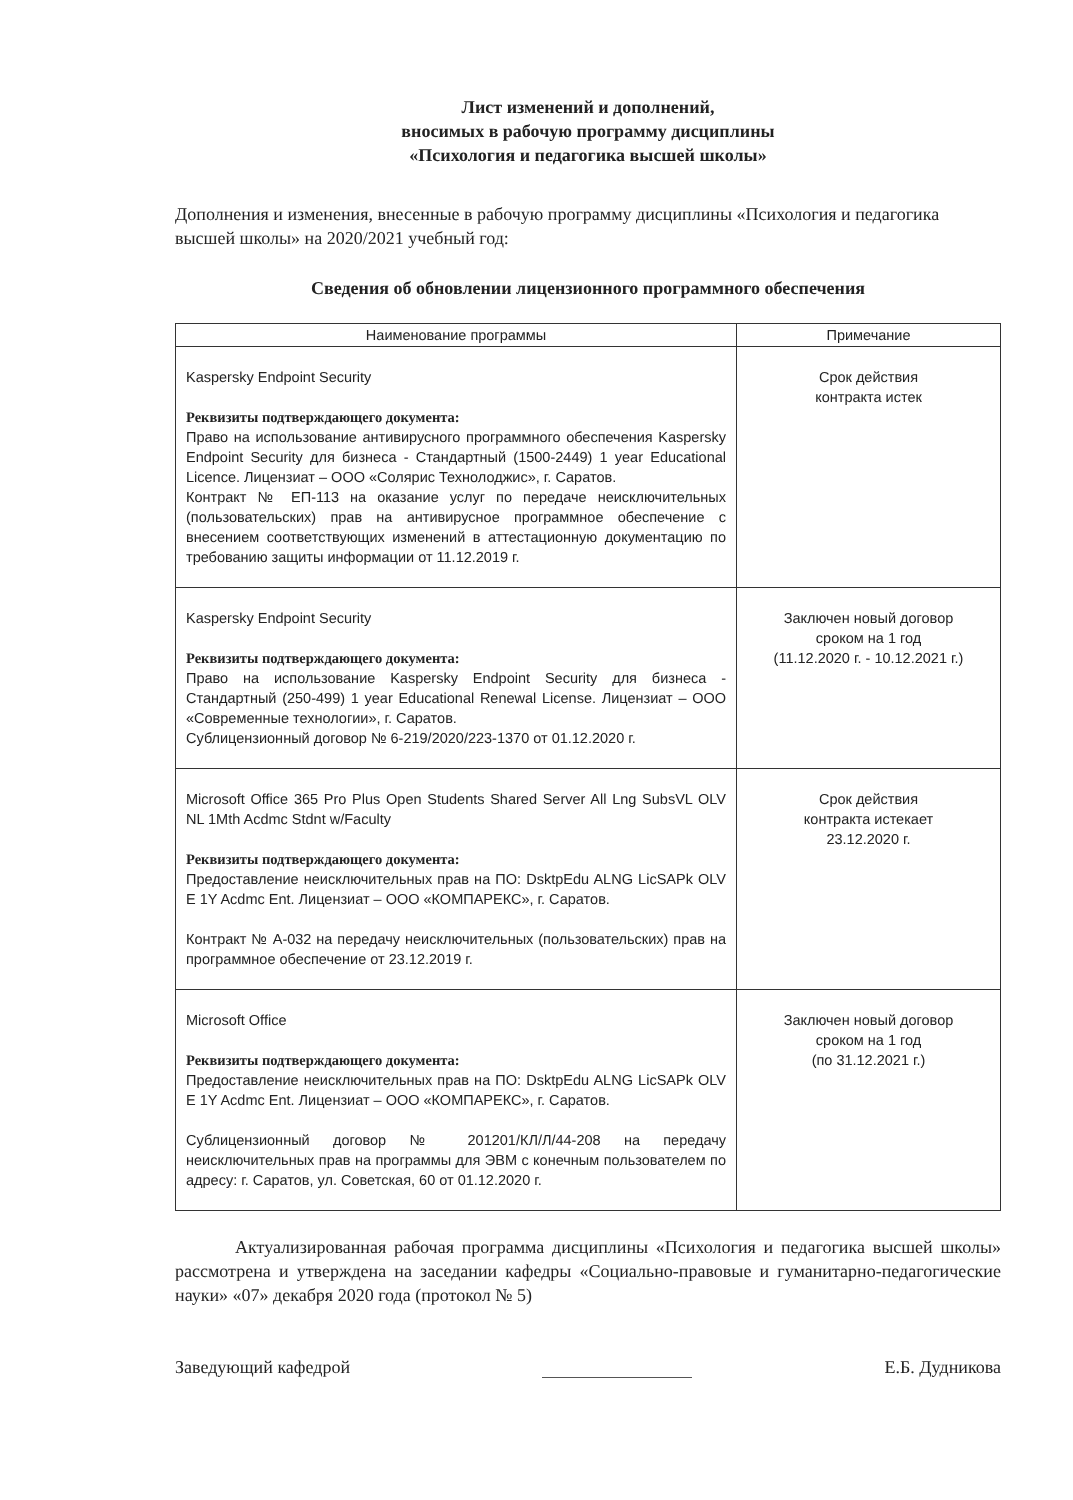Лист изменений и дополнений,
вносимых в рабочую программу дисциплины
«Психология и педагогика высшей школы»
Дополнения и изменения, внесенные в рабочую программу дисциплины «Психология и педагогика высшей школы» на 2020/2021 учебный год:
Сведения об обновлении лицензионного программного обеспечения
| Наименование программы | Примечание |
| --- | --- |
| Kaspersky Endpoint Security Реквизиты подтверждающего документа: Право на использование антивирусного программного обеспечения Kaspersky Endpoint Security для бизнеса - Стандартный (1500-2449) 1 year Educational Licence. Лицензиат – ООО «Солярис Технолоджис», г. Саратов. Контракт № ЕП-113 на оказание услуг по передаче неисключительных (пользовательских) прав на антивирусное программное обеспечение с внесением соответствующих изменений в аттестационную документацию по требованию защиты информации от 11.12.2019 г. | Срок действия контракта истек |
| Kaspersky Endpoint Security Реквизиты подтверждающего документа: Право на использование Kaspersky Endpoint Security для бизнеса - Стандартный (250-499) 1 year Educational Renewal License. Лицензиат – ООО «Современные технологии», г. Саратов. Сублицензионный договор № 6-219/2020/223-1370 от 01.12.2020 г. | Заключен новый договор сроком на 1 год (11.12.2020 г. - 10.12.2021 г.) |
| Microsoft Office 365 Pro Plus Open Students Shared Server All Lng SubsVL OLV NL 1Mth Acdmc Stdnt w/Faculty Реквизиты подтверждающего документа: Предоставление неисключительных прав на ПО: DsktpEdu ALNG LicSAPk OLV E 1Y Acdmc Ent. Лицензиат – ООО «КОМПАРЕКС», г. Саратов. Контракт № А-032 на передачу неисключительных (пользовательских) прав на программное обеспечение от 23.12.2019 г. | Срок действия контракта истекает 23.12.2020 г. |
| Microsoft Office Реквизиты подтверждающего документа: Предоставление неисключительных прав на ПО: DsktpEdu ALNG LicSAPk OLV E 1Y Acdmc Ent. Лицензиат – ООО «КОМПАРЕКС», г. Саратов. Сублицензионный договор № 201201/КЛ/Л/44-208 на передачу неисключительных прав на программы для ЭВМ с конечным пользователем по адресу: г. Саратов, ул. Советская, 60 от 01.12.2020 г. | Заключен новый договор сроком на 1 год (по 31.12.2021 г.) |
Актуализированная рабочая программа дисциплины «Психология и педагогика высшей школы» рассмотрена и утверждена на заседании кафедры «Социально-правовые и гуманитарно-педагогические науки» «07» декабря 2020 года (протокол № 5)
Заведующий кафедрой Е.Б. Дудникова